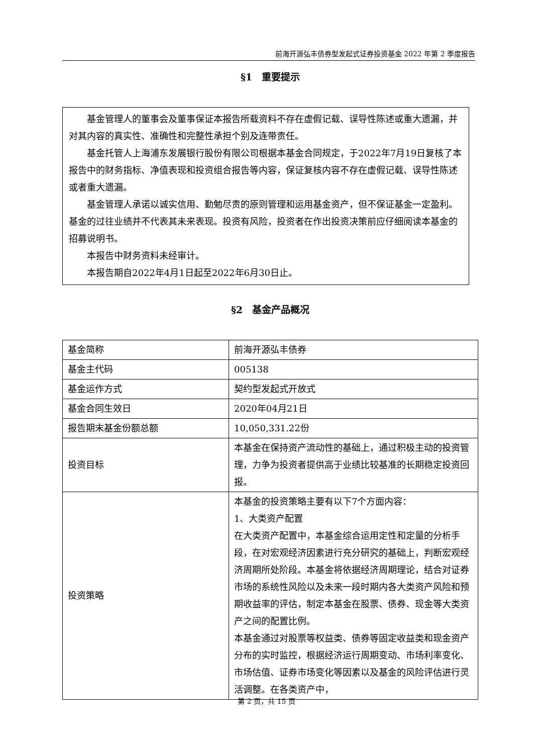前海开源弘丰债券型发起式证券投资基金 2022 年第 2 季度报告
§1　重要提示
基金管理人的董事会及董事保证本报告所载资料不存在虚假记载、误导性陈述或重大遗漏，并对其内容的真实性、准确性和完整性承担个别及连带责任。
基金托管人上海浦东发展银行股份有限公司根据本基金合同规定，于2022年7月19日复核了本报告中的财务指标、净值表现和投资组合报告等内容，保证复核内容不存在虚假记载、误导性陈述或者重大遗漏。
基金管理人承诺以诚实信用、勤勉尽责的原则管理和运用基金资产，但不保证基金一定盈利。基金的过往业绩并不代表其未来表现。投资有风险，投资者在作出投资决策前应仔细阅读本基金的招募说明书。
本报告中财务资料未经审计。
本报告期自2022年4月1日起至2022年6月30日止。
§2　基金产品概况
| 基金简称 | 前海开源弘丰债券 |
| 基金主代码 | 005138 |
| 基金运作方式 | 契约型发起式开放式 |
| 基金合同生效日 | 2020年04月21日 |
| 报告期末基金份额总额 | 10,050,331.22份 |
| 投资目标 | 本基金在保持资产流动性的基础上，通过积极主动的投资管理，力争为投资者提供高于业绩比较基准的长期稳定投资回报。 |
| 投资策略 | 本基金的投资策略主要有以下7个方面内容： 1、大类资产配置 在大类资产配置中，本基金综合运用定性和定量的分析手段，在对宏观经济因素进行充分研究的基础上，判断宏观经济周期所处阶段。本基金将依据经济周期理论，结合对证券市场的系统性风险以及未来一段时期内各大类资产风险和预期收益率的评估，制定本基金在股票、债券、现金等大类资产之间的配置比例。 本基金通过对股票等权益类、债券等固定收益类和现金资产分布的实时监控，根据经济运行周期变动、市场利率变化、市场估值、证券市场变化等因素以及基金的风险评估进行灵活调整。在各类资产中， |
第 2 页，共 15 页